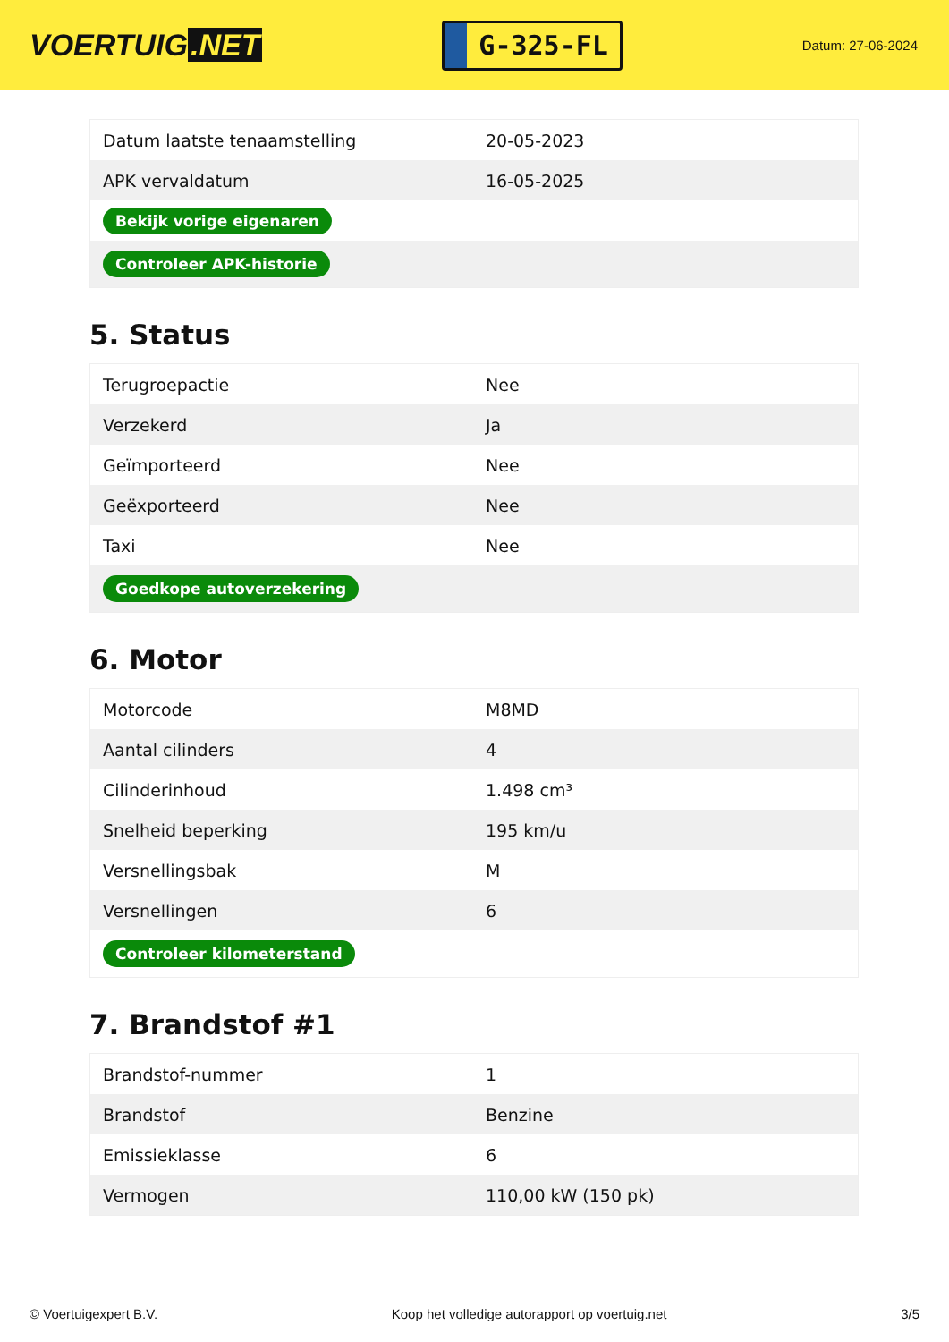VOERTUIG.NET
G-325-FL
Datum: 27-06-2024
| Datum laatste tenaamstelling | 20-05-2023 |
| APK vervaldatum | 16-05-2025 |
| Bekijk vorige eigenaren | |
| Controleer APK-historie | |
5. Status
| Terugroepactie | Nee |
| Verzekerd | Ja |
| Geïmporteerd | Nee |
| Geëxporteerd | Nee |
| Taxi | Nee |
| Goedkope autoverzekering | |
6. Motor
| Motorcode | M8MD |
| Aantal cilinders | 4 |
| Cilinderinhoud | 1.498 cm³ |
| Snelheid beperking | 195 km/u |
| Versnellingsbak | M |
| Versnellingen | 6 |
| Controleer kilometerstand | |
7. Brandstof #1
| Brandstof-nummer | 1 |
| Brandstof | Benzine |
| Emissieklasse | 6 |
| Vermogen | 110,00 kW (150 pk) |
© Voertuigexpert B.V. Koop het volledige autorapport op voertuig.net 3/5